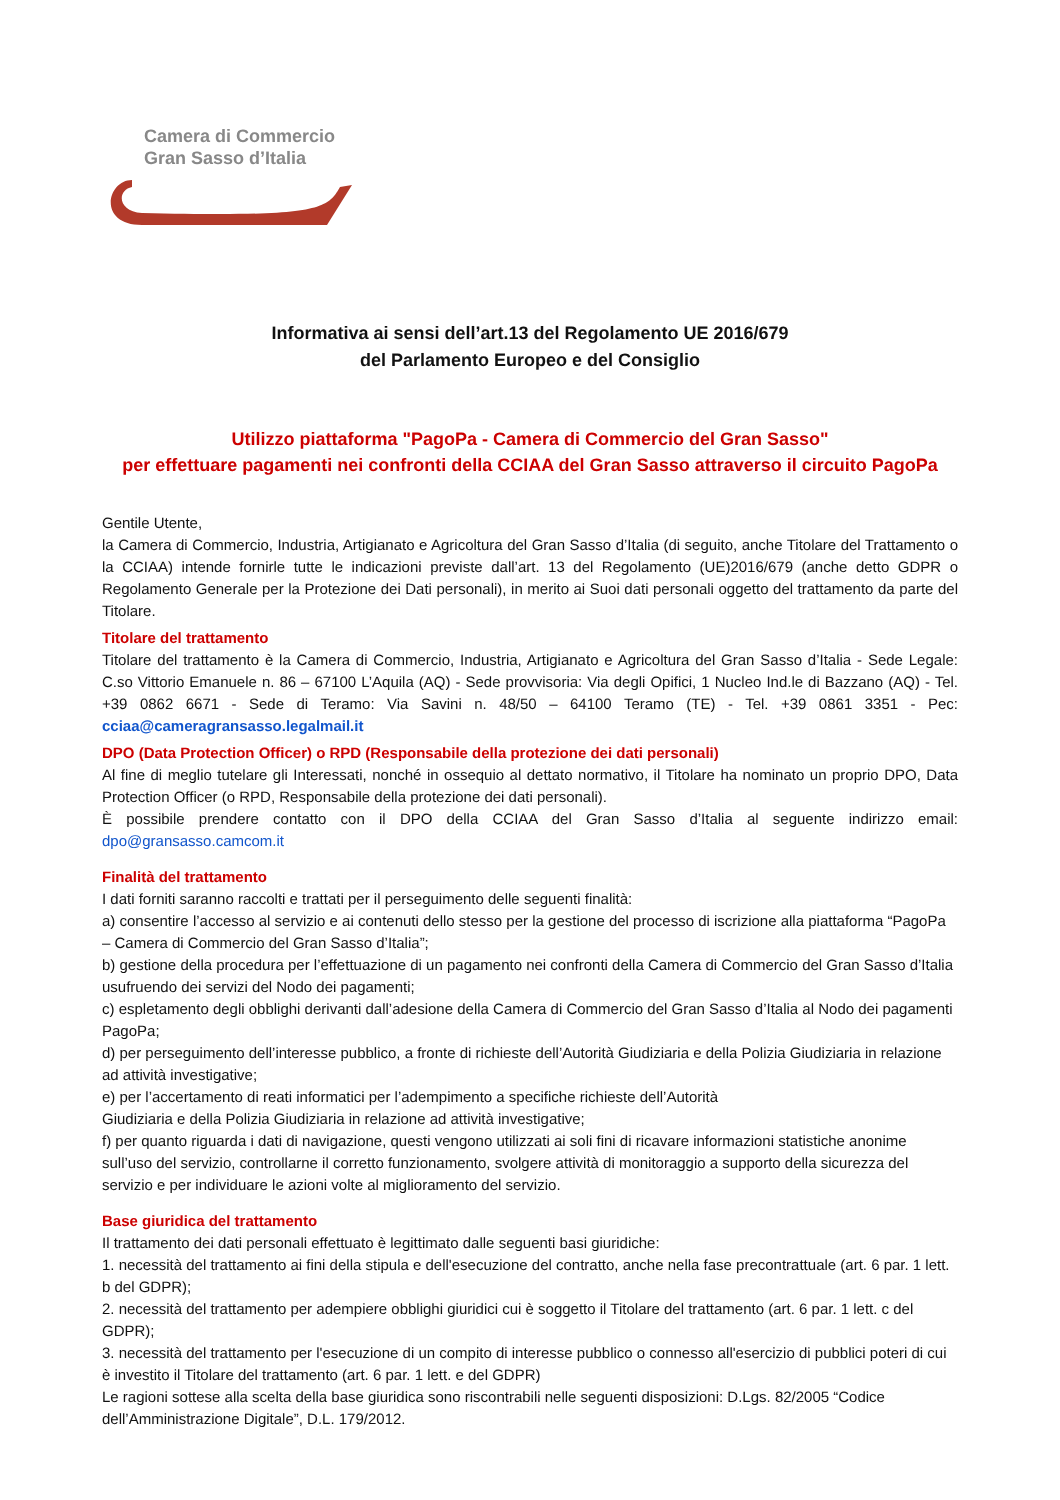Camera di Commercio
Gran Sasso d’Italia
Informativa ai sensi dell’art.13 del Regolamento UE 2016/679
del Parlamento Europeo e del Consiglio
Utilizzo piattaforma "PagoPa - Camera di Commercio del Gran Sasso"
per effettuare pagamenti nei confronti della CCIAA del Gran Sasso attraverso il circuito PagoPa
Gentile Utente,
la Camera di Commercio, Industria, Artigianato e Agricoltura del Gran Sasso d’Italia (di seguito, anche Titolare del Trattamento o la CCIAA) intende fornirle tutte le indicazioni previste dall’art. 13 del Regolamento (UE)2016/679 (anche detto GDPR o Regolamento Generale per la Protezione dei Dati personali), in merito ai Suoi dati personali oggetto del trattamento da parte del Titolare.
Titolare del trattamento
Titolare del trattamento è la Camera di Commercio, Industria, Artigianato e Agricoltura del Gran Sasso d’Italia - Sede Legale: C.so Vittorio Emanuele n. 86 – 67100 L’Aquila (AQ) - Sede provvisoria: Via degli Opifici, 1 Nucleo Ind.le di Bazzano (AQ) - Tel. +39 0862 6671 - Sede di Teramo: Via Savini n. 48/50 – 64100 Teramo (TE) - Tel. +39 0861 3351 - Pec: cciaa@cameragransasso.legalmail.it
DPO (Data Protection Officer) o RPD (Responsabile della protezione dei dati personali)
Al fine di meglio tutelare gli Interessati, nonché in ossequio al dettato normativo, il Titolare ha nominato un proprio DPO, Data Protection Officer (o RPD, Responsabile della protezione dei dati personali).
È possibile prendere contatto con il DPO della CCIAA del Gran Sasso d’Italia al seguente indirizzo email: dpo@gransasso.camcom.it
Finalità del trattamento
I dati forniti saranno raccolti e trattati per il perseguimento delle seguenti finalità:
a) consentire l’accesso al servizio e ai contenuti dello stesso per la gestione del processo di iscrizione alla piattaforma “PagoPa – Camera di Commercio del Gran Sasso d’Italia”;
b) gestione della procedura per l’effettuazione di un pagamento nei confronti della Camera di Commercio del Gran Sasso d’Italia usufruendo dei servizi del Nodo dei pagamenti;
c) espletamento degli obblighi derivanti dall’adesione della Camera di Commercio del Gran Sasso d’Italia al Nodo dei pagamenti PagoPa;
d) per perseguimento dell’interesse pubblico, a fronte di richieste dell’Autorità Giudiziaria e della Polizia Giudiziaria in relazione ad attività investigative;
e) per l’accertamento di reati informatici per l’adempimento a specifiche richieste dell’Autorità
Giudiziaria e della Polizia Giudiziaria in relazione ad attività investigative;
f) per quanto riguarda i dati di navigazione, questi vengono utilizzati ai soli fini di ricavare informazioni statistiche anonime sull’uso del servizio, controllarne il corretto funzionamento, svolgere attività di monitoraggio a supporto della sicurezza del servizio e per individuare le azioni volte al miglioramento del servizio.
Base giuridica del trattamento
Il trattamento dei dati personali effettuato è legittimato dalle seguenti basi giuridiche:
1. necessità del trattamento ai fini della stipula e dell'esecuzione del contratto, anche nella fase precontrattuale (art. 6 par. 1 lett. b del GDPR);
2. necessità del trattamento per adempiere obblighi giuridici cui è soggetto il Titolare del trattamento (art. 6 par. 1 lett. c del GDPR);
3. necessità del trattamento per l'esecuzione di un compito di interesse pubblico o connesso all'esercizio di pubblici poteri di cui è investito il Titolare del trattamento (art. 6 par. 1 lett. e del GDPR)
Le ragioni sottese alla scelta della base giuridica sono riscontrabili nelle seguenti disposizioni: D.Lgs. 82/2005 “Codice dell’Amministrazione Digitale”, D.L. 179/2012.